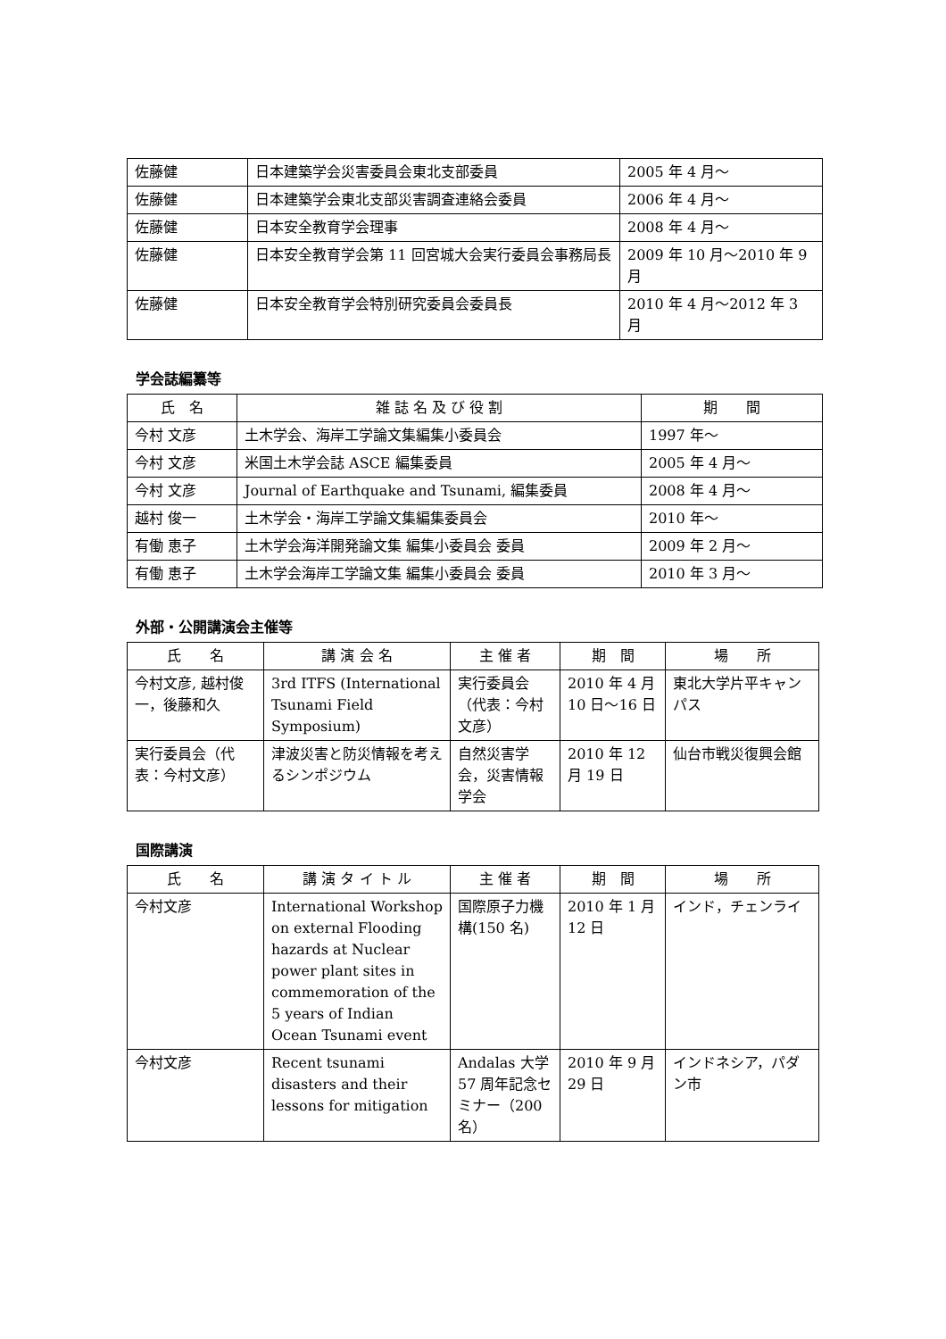| 佐藤健 | 日本建築学会災害委員会東北支部委員 | 2005 年 4 月～ |
| 佐藤健 | 日本建築学会東北支部災害調査連絡会委員 | 2006 年 4 月～ |
| 佐藤健 | 日本安全教育学会理事 | 2008 年 4 月～ |
| 佐藤健 | 日本安全教育学会第 11 回宮城大会実行委員会事務局長 | 2009 年 10 月～2010 年 9 月 |
| 佐藤健 | 日本安全教育学会特別研究委員会委員長 | 2010 年 4 月～2012 年 3 月 |
学会誌編纂等
| 氏 名 | 雑 誌 名 及 び 役 割 | 期 間 |
| --- | --- | --- |
| 今村 文彦 | 土木学会、海岸工学論文集編集小委員会 | 1997 年～ |
| 今村 文彦 | 米国土木学会誌 ASCE 編集委員 | 2005 年 4 月～ |
| 今村 文彦 | Journal of Earthquake and Tsunami, 編集委員 | 2008 年 4 月～ |
| 越村 俊一 | 土木学会・海岸工学論文集編集委員会 | 2010 年～ |
| 有働 恵子 | 土木学会海洋開発論文集 編集小委員会 委員 | 2009 年 2 月～ |
| 有働 恵子 | 土木学会海岸工学論文集 編集小委員会 委員 | 2010 年 3 月～ |
外部・公開講演会主催等
| 氏 名 | 講 演 会 名 | 主 催 者 | 期 間 | 場 所 |
| --- | --- | --- | --- | --- |
| 今村文彦, 越村俊一，後藤和久 | 3rd ITFS (International Tsunami Field Symposium) | 実行委員会（代表：今村文彦） | 2010 年 4 月 10 日～16 日 | 東北大学片平キャンパス |
| 実行委員会（代表：今村文彦） | 津波災害と防災情報を考えるシンポジウム | 自然災害学会，災害情報学会 | 2010 年 12 月 19 日 | 仙台市戦災復興会館 |
国際講演
| 氏 名 | 講 演 タ イ ト ル | 主 催 者 | 期 間 | 場 所 |
| --- | --- | --- | --- | --- |
| 今村文彦 | International Workshop on external Flooding hazards at Nuclear power plant sites in commemoration of the 5 years of Indian Ocean Tsunami event | 国際原子力機構(150 名) | 2010 年 1 月 12 日 | インド，チェンライ |
| 今村文彦 | Recent tsunami disasters and their lessons for mitigation | Andalas 大学 57 周年記念セミナー（200 名） | 2010 年 9 月 29 日 | インドネシア，パダン市 |